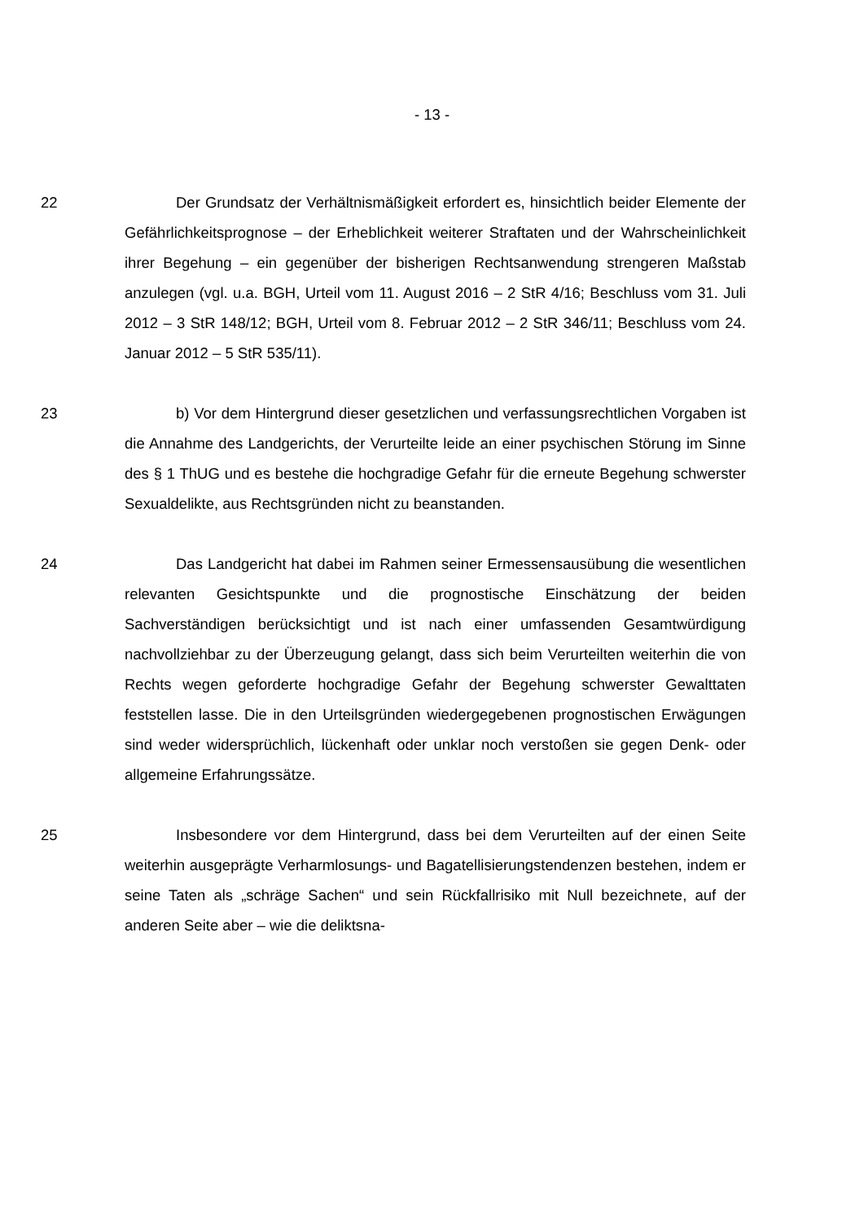- 13 -
22 Der Grundsatz der Verhältnismäßigkeit erfordert es, hinsichtlich beider Elemente der Gefährlichkeitsprognose – der Erheblichkeit weiterer Straftaten und der Wahrscheinlichkeit ihrer Begehung – ein gegenüber der bisherigen Rechtsanwendung strengeren Maßstab anzulegen (vgl. u.a. BGH, Urteil vom 11. August 2016 – 2 StR 4/16; Beschluss vom 31. Juli 2012 – 3 StR 148/12; BGH, Urteil vom 8. Februar 2012 – 2 StR 346/11; Beschluss vom 24. Januar 2012 – 5 StR 535/11).
23 b) Vor dem Hintergrund dieser gesetzlichen und verfassungsrechtlichen Vorgaben ist die Annahme des Landgerichts, der Verurteilte leide an einer psychischen Störung im Sinne des § 1 ThUG und es bestehe die hochgradige Gefahr für die erneute Begehung schwerster Sexualdelikte, aus Rechtsgründen nicht zu beanstanden.
24 Das Landgericht hat dabei im Rahmen seiner Ermessensausübung die wesentlichen relevanten Gesichtspunkte und die prognostische Einschätzung der beiden Sachverständigen berücksichtigt und ist nach einer umfassenden Gesamtwürdigung nachvollziehbar zu der Überzeugung gelangt, dass sich beim Verurteilten weiterhin die von Rechts wegen geforderte hochgradige Gefahr der Begehung schwerster Gewalttaten feststellen lasse. Die in den Urteilsgründen wiedergegebenen prognostischen Erwägungen sind weder widersprüchlich, lückenhaft oder unklar noch verstoßen sie gegen Denk- oder allgemeine Erfahrungssätze.
25 Insbesondere vor dem Hintergrund, dass bei dem Verurteilten auf der einen Seite weiterhin ausgeprägte Verharmlosungs- und Bagatellisierungstendenzen bestehen, indem er seine Taten als „schräge Sachen“ und sein Rückfallrisiko mit Null bezeichnete, auf der anderen Seite aber – wie die deliktsna-